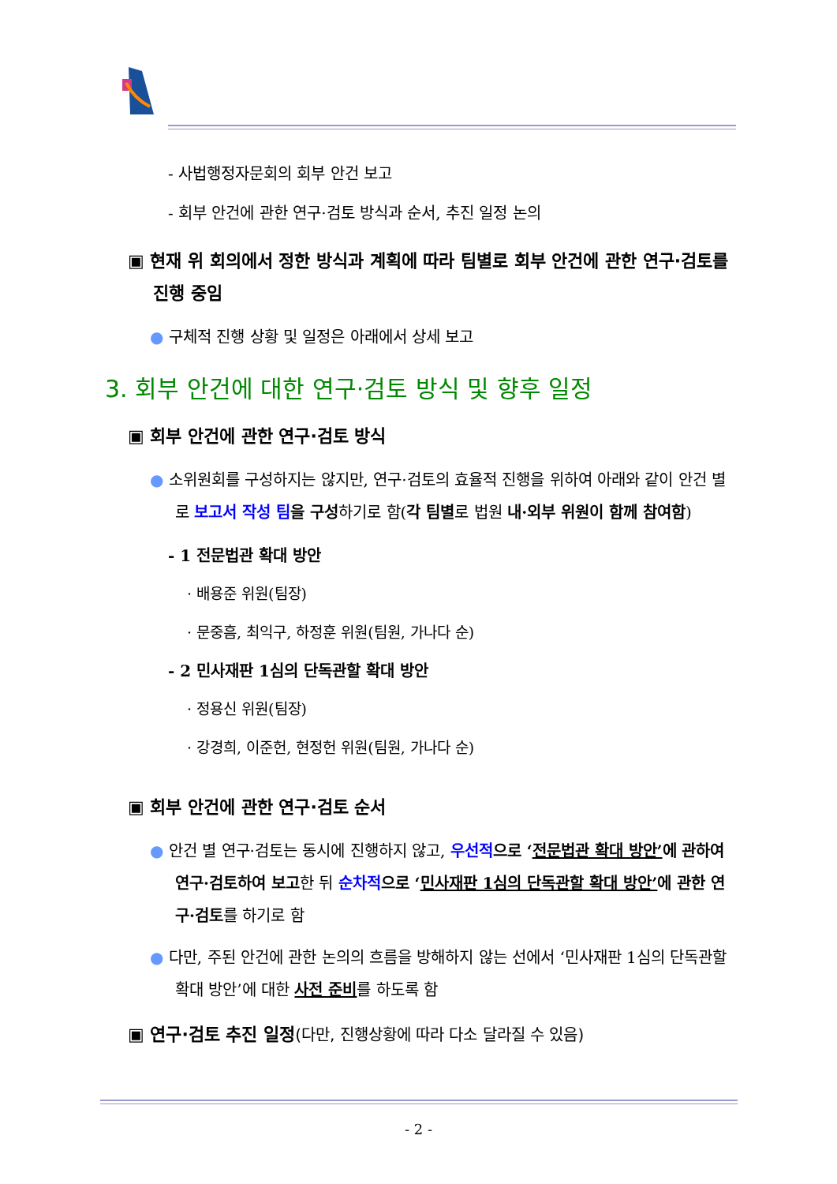- 사법행정자문회의 회부 안건 보고
- 회부 안건에 관한 연구·검토 방식과 순서, 추진 일정 논의
▣ 현재 위 회의에서 정한 방식과 계획에 따라 팀별로 회부 안건에 관한 연구·검토를 진행 중임
● 구체적 진행 상황 및 일정은 아래에서 상세 보고
3. 회부 안건에 대한 연구·검토 방식 및 향후 일정
▣ 회부 안건에 관한 연구·검토 방식
● 소위원회를 구성하지는 않지만, 연구·검토의 효율적 진행을 위하여 아래와 같이 안건 별로 보고서 작성 팀 을 구성하기로 함(각 팀별로 법원 내·외부 위원이 함께 참여함)
- 1 전문법관 확대 방안
· 배용준 위원(팀장)
· 문중흠, 최익구, 하정훈 위원(팀원, 가나다 순)
- 2 민사재판 1심의 단독관할 확대 방안
· 정용신 위원(팀장)
· 강경희, 이준헌, 현정헌 위원(팀원, 가나다 순)
▣ 회부 안건에 관한 연구·검토 순서
● 안건 별 연구·검토는 동시에 진행하지 않고, 우선적 으로 ‘전문법관 확대 방안’에 관하여 연구·검토하여 보고한 뒤 순차적 으로 ‘민사재판 1심의 단독관할 확대 방안’에 관한 연구·검토를 하기로 함
● 다만, 주된 안건에 관한 논의의 흐름을 방해하지 않는 선에서 ‘민사재판 1심의 단독관할 확대 방안’에 대한 사전 준비를 하도록 함
▣ 연구·검토 추진 일정(다만, 진행상황에 따라 다소 달라질 수 있음)
- 2 -